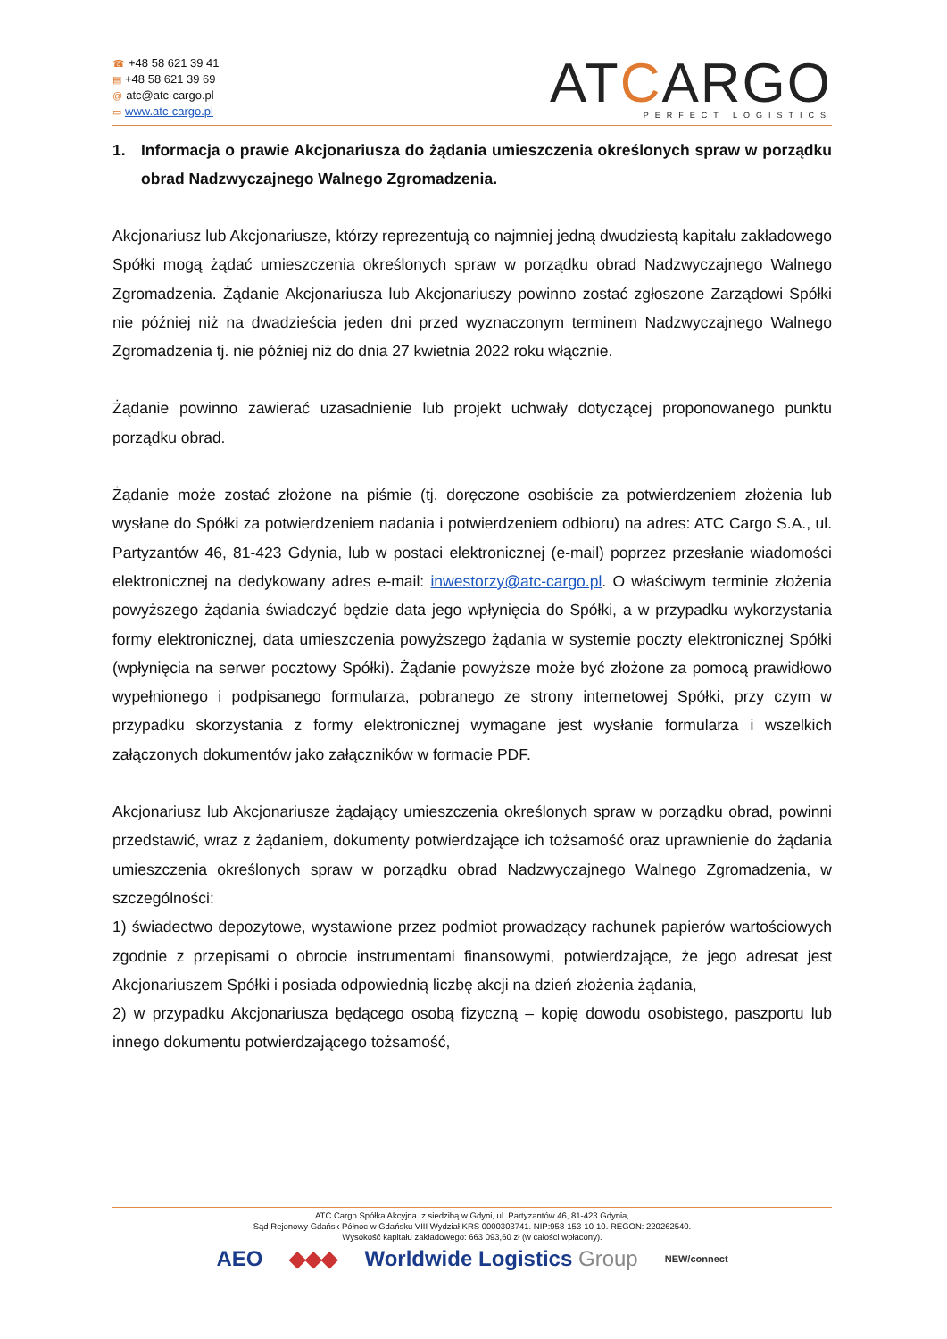☎ +48 58 621 39 41
▤ +48 58 621 39 69
@ atc@atc-cargo.pl
▭ www.atc-cargo.pl
ATCARGO
PERFECT LOGISTICS
1. Informacja o prawie Akcjonariusza do żądania umieszczenia określonych spraw w porządku obrad Nadzwyczajnego Walnego Zgromadzenia.
Akcjonariusz lub Akcjonariusze, którzy reprezentują co najmniej jedną dwudziestą kapitału zakładowego Spółki mogą żądać umieszczenia określonych spraw w porządku obrad Nadzwyczajnego Walnego Zgromadzenia. Żądanie Akcjonariusza lub Akcjonariuszy powinno zostać zgłoszone Zarządowi Spółki nie później niż na dwadzieścia jeden dni przed wyznaczonym terminem Nadzwyczajnego Walnego Zgromadzenia tj. nie później niż do dnia 27 kwietnia 2022 roku włącznie.
Żądanie powinno zawierać uzasadnienie lub projekt uchwały dotyczącej proponowanego punktu porządku obrad.
Żądanie może zostać złożone na piśmie (tj. doręczone osobiście za potwierdzeniem złożenia lub wysłane do Spółki za potwierdzeniem nadania i potwierdzeniem odbioru) na adres: ATC Cargo S.A., ul. Partyzantów 46, 81-423 Gdynia, lub w postaci elektronicznej (e-mail) poprzez przesłanie wiadomości elektronicznej na dedykowany adres e-mail: inwestorzy@atc-cargo.pl. O właściwym terminie złożenia powyższego żądania świadczyć będzie data jego wpłynięcia do Spółki, a w przypadku wykorzystania formy elektronicznej, data umieszczenia powyższego żądania w systemie poczty elektronicznej Spółki (wpłynięcia na serwer pocztowy Spółki). Żądanie powyższe może być złożone za pomocą prawidłowo wypełnionego i podpisanego formularza, pobranego ze strony internetowej Spółki, przy czym w przypadku skorzystania z formy elektronicznej wymagane jest wysłanie formularza i wszelkich załączonych dokumentów jako załączników w formacie PDF.
Akcjonariusz lub Akcjonariusze żądający umieszczenia określonych spraw w porządku obrad, powinni przedstawić, wraz z żądaniem, dokumenty potwierdzające ich tożsamość oraz uprawnienie do żądania umieszczenia określonych spraw w porządku obrad Nadzwyczajnego Walnego Zgromadzenia, w szczególności:
1) świadectwo depozytowe, wystawione przez podmiot prowadzący rachunek papierów wartościowych zgodnie z przepisami o obrocie instrumentami finansowymi, potwierdzające, że jego adresat jest Akcjonariuszem Spółki i posiada odpowiednią liczbę akcji na dzień złożenia żądania,
2) w przypadku Akcjonariusza będącego osobą fizyczną – kopię dowodu osobistego, paszportu lub innego dokumentu potwierdzającego tożsamość,
ATC Cargo Spółka Akcyjna. z siedzibą w Gdyni, ul. Partyzantów 46, 81-423 Gdynia,
Sąd Rejonowy Gdańsk Północ w Gdańsku VIII Wydział KRS 0000303741. NIP:958-153-10-10. REGON: 220262540.
Wysokość kapitału zakładowego: 663 093,60 zł (w całości wpłacony).
AEO ◆◆◆ Worldwide Logistics Group NEW/connect